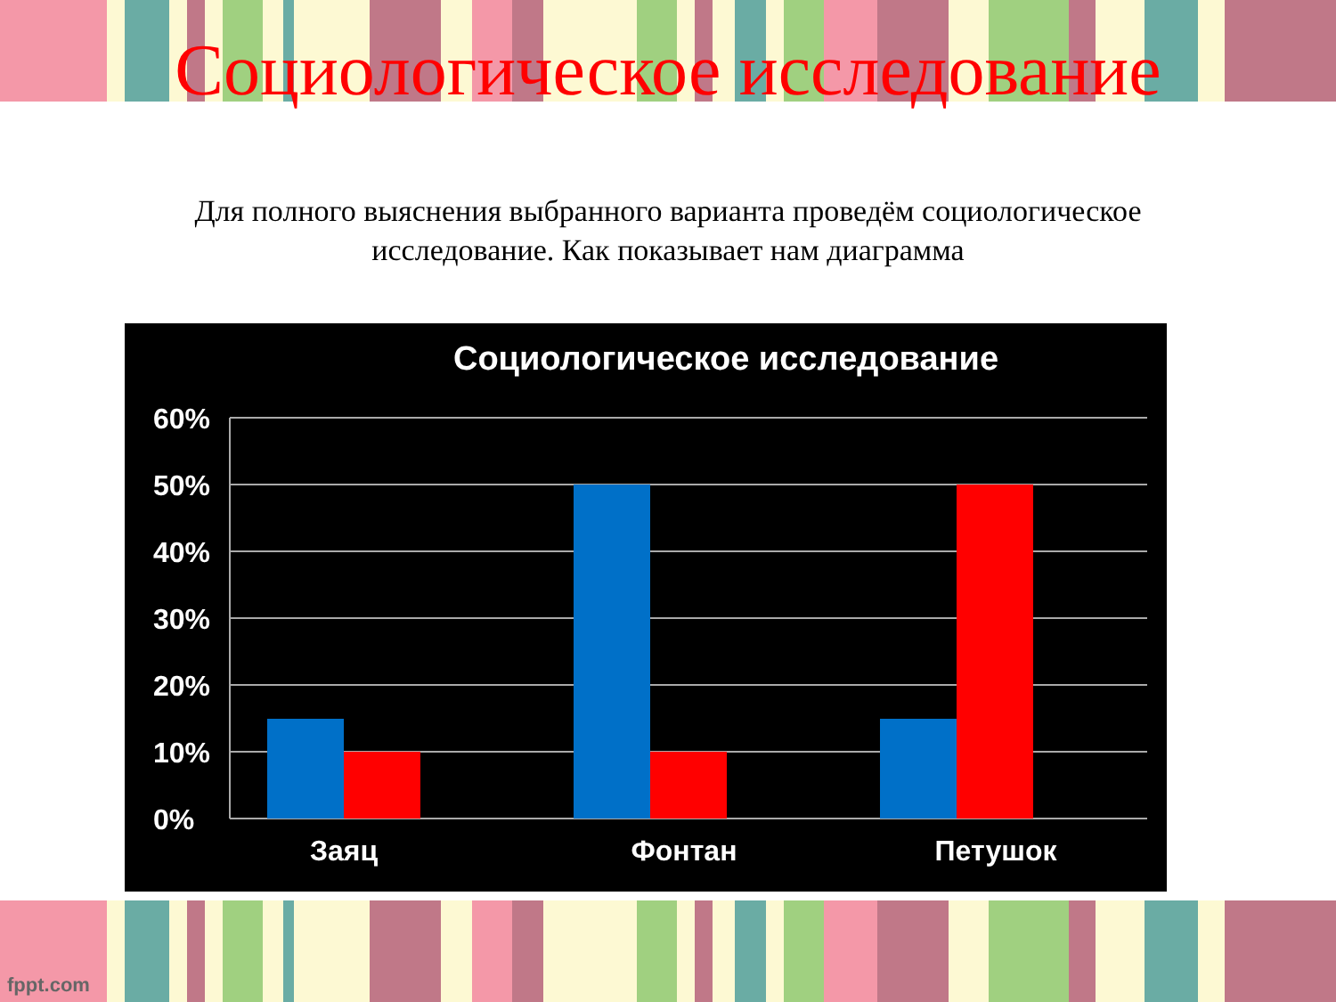Социологическое исследование
Для полного выяснения выбранного варианта проведём социологическое исследование. Как показывает нам диаграмма
Социологическое исследование
60%
50%
40%
30%
20%
10%
0%
Заяц
Фонтан
Петушок
fppt.com